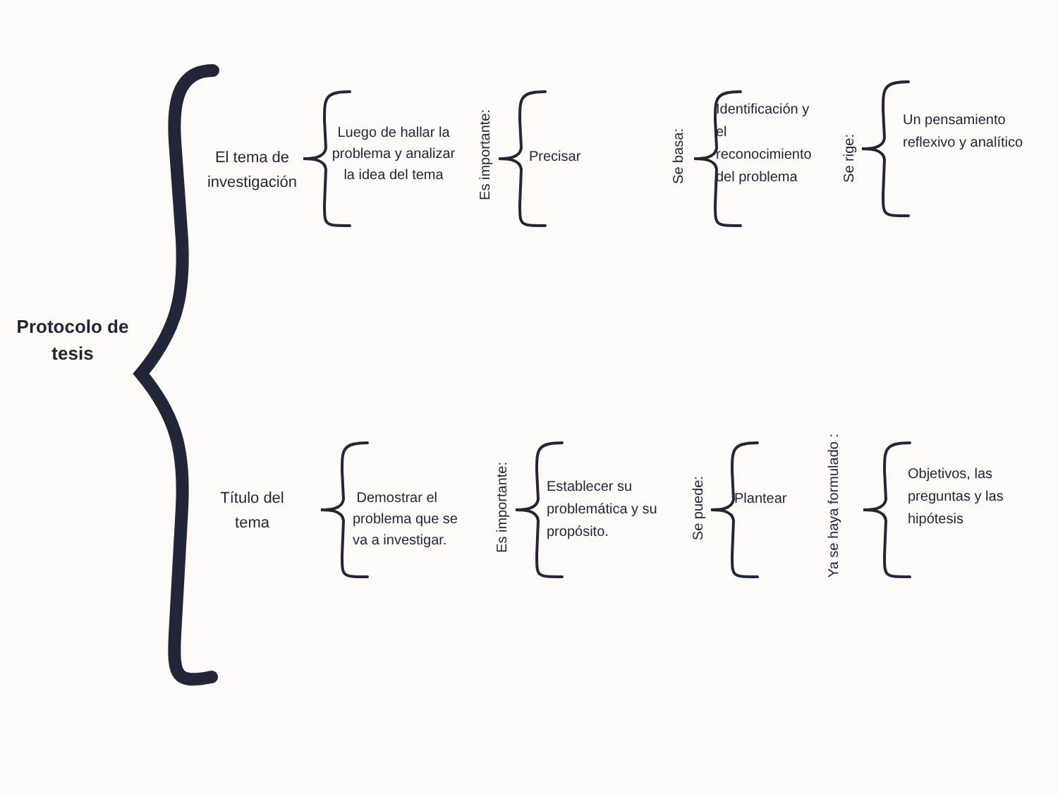Protocolo de tesis
El tema de investigación
Luego de hallar la problema y analizar la idea del tema
Es importante:
Precisar
Se basa:
Identificación y el reconocimiento del problema
Se rige:
Un pensamiento reflexivo y analítico
Título del tema
Demostrar el problema que se va a investigar.
Es importante:
Establecer su problemática y su propósito.
Se puede:
Plantear
Ya se haya formulado :
Objetivos, las preguntas y las hipótesis